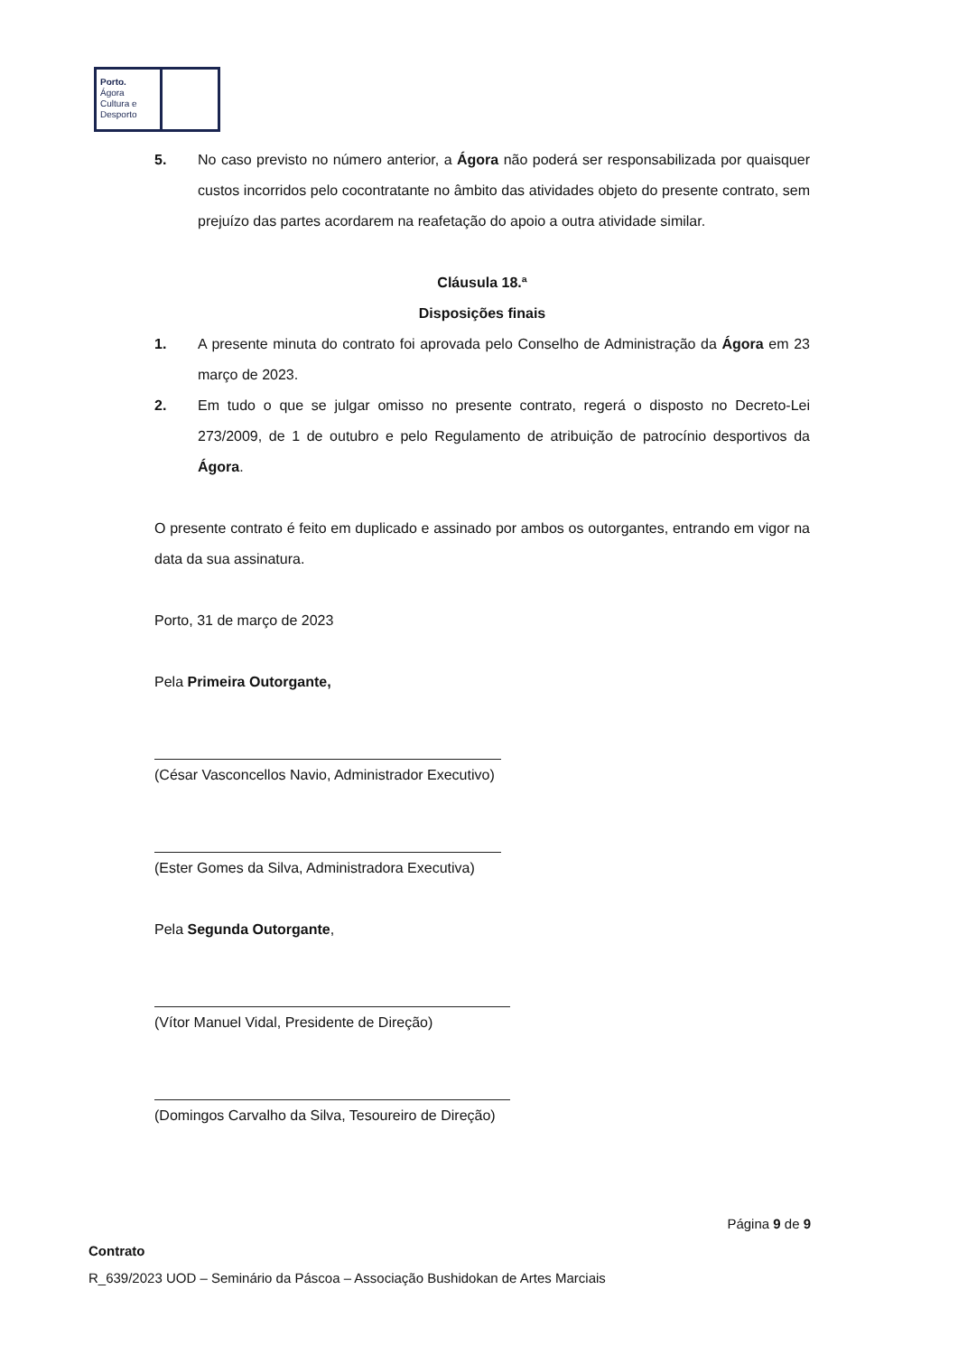Porto.
Ágora
Cultura e
Desporto
5. No caso previsto no número anterior, a Ágora não poderá ser responsabilizada por quaisquer custos incorridos pelo cocontratante no âmbito das atividades objeto do presente contrato, sem prejuízo das partes acordarem na reafetação do apoio a outra atividade similar.
Cláusula 18.ª
Disposições finais
1. A presente minuta do contrato foi aprovada pelo Conselho de Administração da Ágora em 23 março de 2023.
2. Em tudo o que se julgar omisso no presente contrato, regerá o disposto no Decreto-Lei 273/2009, de 1 de outubro e pelo Regulamento de atribuição de patrocínio desportivos da Ágora.
O presente contrato é feito em duplicado e assinado por ambos os outorgantes, entrando em vigor na data da sua assinatura.
Porto, 31 de março de 2023
Pela Primeira Outorgante,
(César Vasconcellos Navio, Administrador Executivo)
(Ester Gomes da Silva, Administradora Executiva)
Pela Segunda Outorgante,
(Vítor Manuel Vidal, Presidente de Direção)
(Domingos Carvalho da Silva, Tesoureiro de Direção)
Página 9 de 9
Contrato
R_639/2023 UOD – Seminário da Páscoa – Associação Bushidokan de Artes Marciais